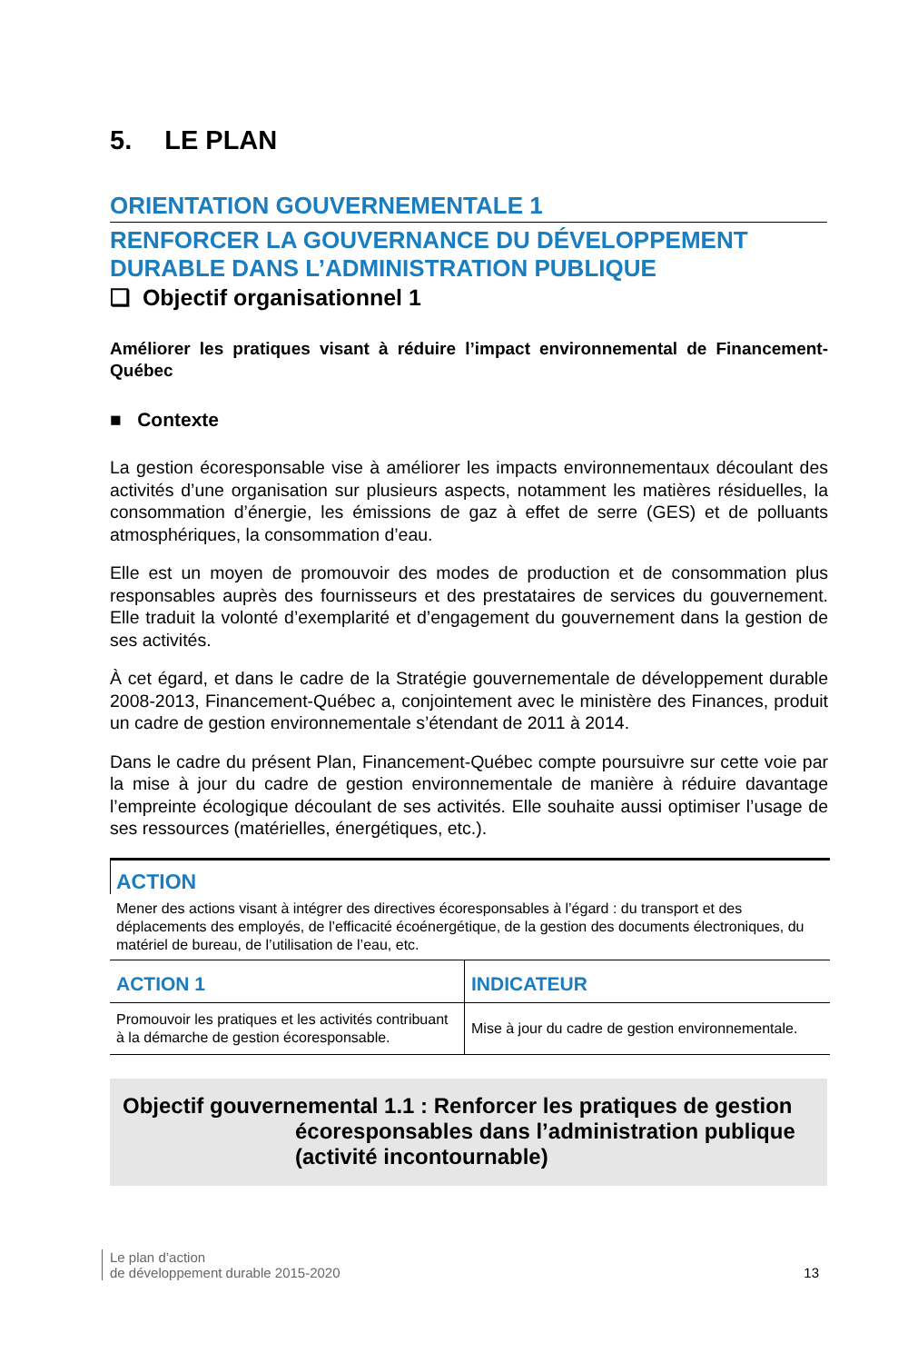5. LE PLAN
ORIENTATION GOUVERNEMENTALE 1
RENFORCER LA GOUVERNANCE DU DÉVELOPPEMENT DURABLE DANS L’ADMINISTRATION PUBLIQUE
❑ Objectif organisationnel 1
Améliorer les pratiques visant à réduire l’impact environnemental de Financement-Québec
■ Contexte
La gestion écoresponsable vise à améliorer les impacts environnementaux découlant des activités d’une organisation sur plusieurs aspects, notamment les matières résiduelles, la consommation d’énergie, les émissions de gaz à effet de serre (GES) et de polluants atmosphériques, la consommation d’eau.
Elle est un moyen de promouvoir des modes de production et de consommation plus responsables auprès des fournisseurs et des prestataires de services du gouvernement. Elle traduit la volonté d’exemplarité et d’engagement du gouvernement dans la gestion de ses activités.
À cet égard, et dans le cadre de la Stratégie gouvernementale de développement durable 2008-2013, Financement-Québec a, conjointement avec le ministère des Finances, produit un cadre de gestion environnementale s’étendant de 2011 à 2014.
Dans le cadre du présent Plan, Financement-Québec compte poursuivre sur cette voie par la mise à jour du cadre de gestion environnementale de manière à réduire davantage l’empreinte écologique découlant de ses activités. Elle souhaite aussi optimiser l’usage de ses ressources (matérielles, énergétiques, etc.).
ACTION
Mener des actions visant à intégrer des directives écoresponsables à l’égard : du transport et des déplacements des employés, de l’efficacité écoénergétique, de la gestion des documents électroniques, du matériel de bureau, de l’utilisation de l’eau, etc.
| ACTION 1 | INDICATEUR |
| --- | --- |
| Promouvoir les pratiques et les activités contribuant à la démarche de gestion écoresponsable. | Mise à jour du cadre de gestion environnementale. |
Objectif gouvernemental 1.1 : Renforcer les pratiques de gestion
écoresponsables dans l’administration publique
(activité incontournable)
Le plan d’action
de développement durable 2015-2020
13